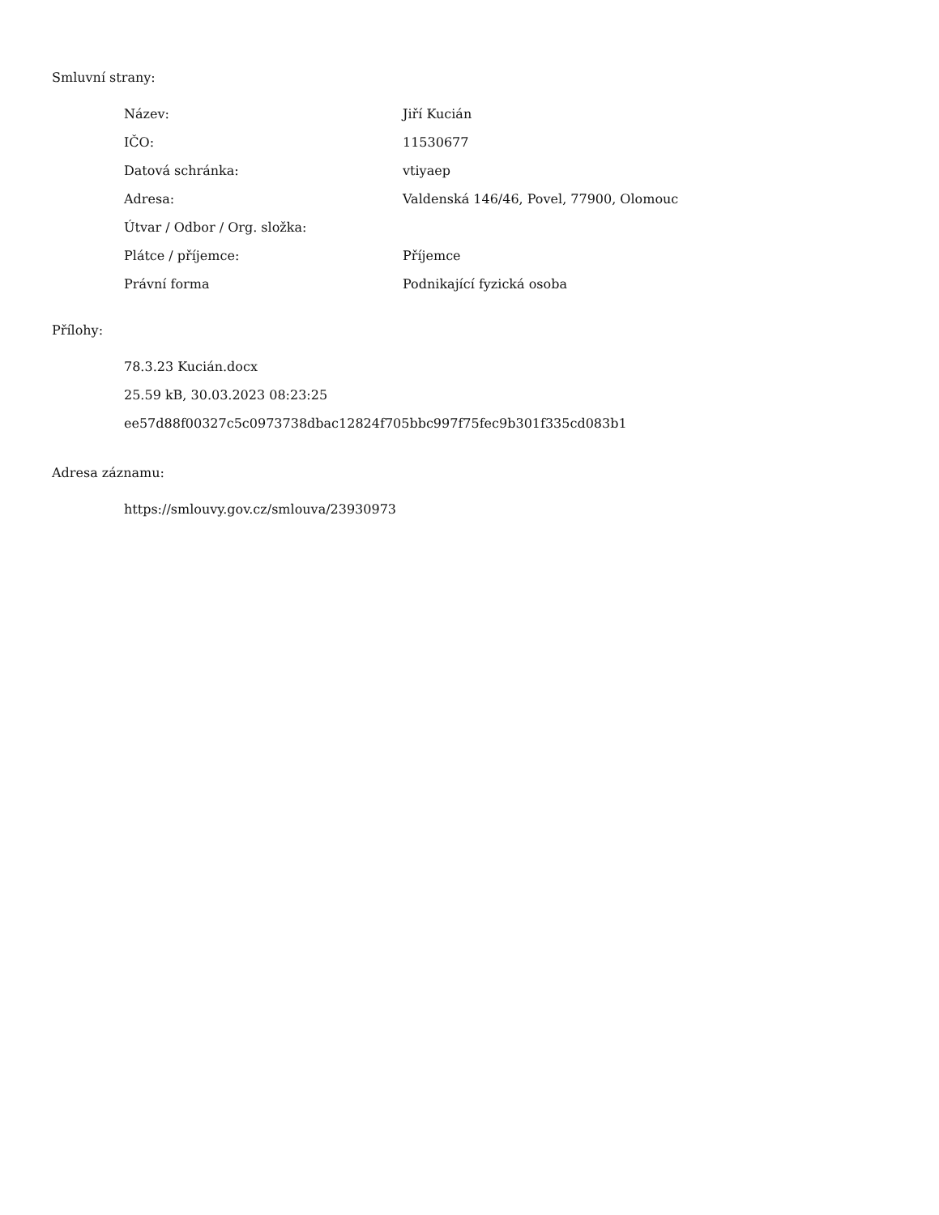Smluvní strany:
| Název: | Jiří Kucián |
| IČO: | 11530677 |
| Datová schránka: | vtiyaep |
| Adresa: | Valdenská 146/46, Povel, 77900, Olomouc |
| Útvar / Odbor / Org. složka: | |
| Plátce / příjemce: | Příjemce |
| Právní forma | Podnikající fyzická osoba |
Přílohy:
78.3.23 Kucián.docx
25.59 kB, 30.03.2023 08:23:25
ee57d88f00327c5c0973738dbac12824f705bbc997f75fec9b301f335cd083b1
Adresa záznamu:
https://smlouvy.gov.cz/smlouva/23930973